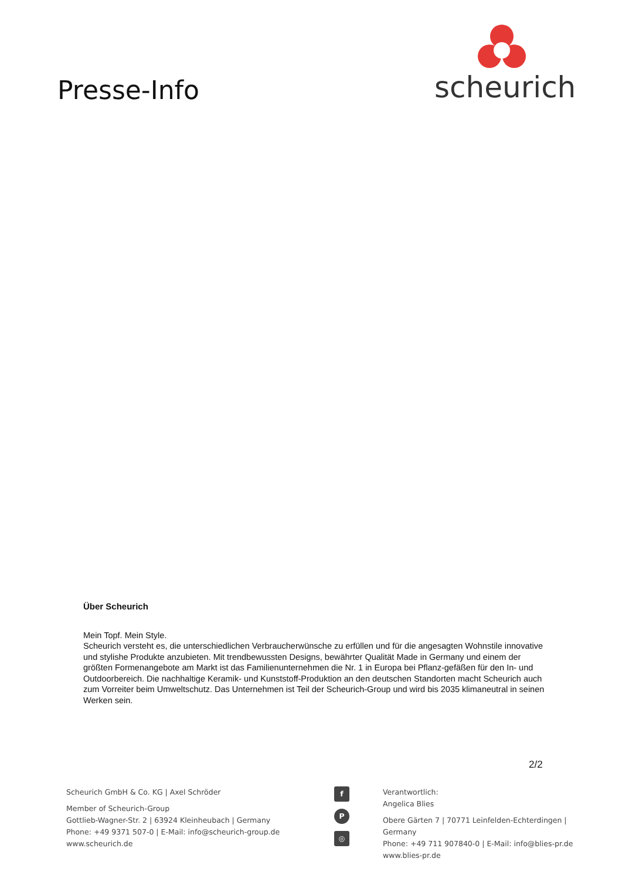Presse-Info
scheurich
Über Scheurich
Mein Topf. Mein Style.
Scheurich versteht es, die unterschiedlichen Verbraucherwünsche zu erfüllen und für die angesagten Wohnstile innovative und stylishe Produkte anzubieten. Mit trendbewussten Designs, bewährter Qualität Made in Germany und einem der größten Formenangebote am Markt ist das Familienunternehmen die Nr. 1 in Europa bei Pflanz-gefäßen für den In- und Outdoorbereich. Die nachhaltige Keramik- und Kunststoff-Produktion an den deutschen Standorten macht Scheurich auch zum Vorreiter beim Umweltschutz. Das Unternehmen ist Teil der Scheurich-Group und wird bis 2035 klimaneutral in seinen Werken sein.
2/2
Scheurich GmbH & Co. KG | Axel Schröder
Member of Scheurich-Group
Gottlieb-Wagner-Str. 2 | 63924 Kleinheubach | Germany
Phone: +49 9371 507-0 | E-Mail: info@scheurich-group.de
www.scheurich.de
f
P
◎
Verantwortlich:
Angelica Blies
Obere Gärten 7 | 70771 Leinfelden-Echterdingen | Germany
Phone: +49 711 907840-0 | E-Mail: info@blies-pr.de
www.blies-pr.de